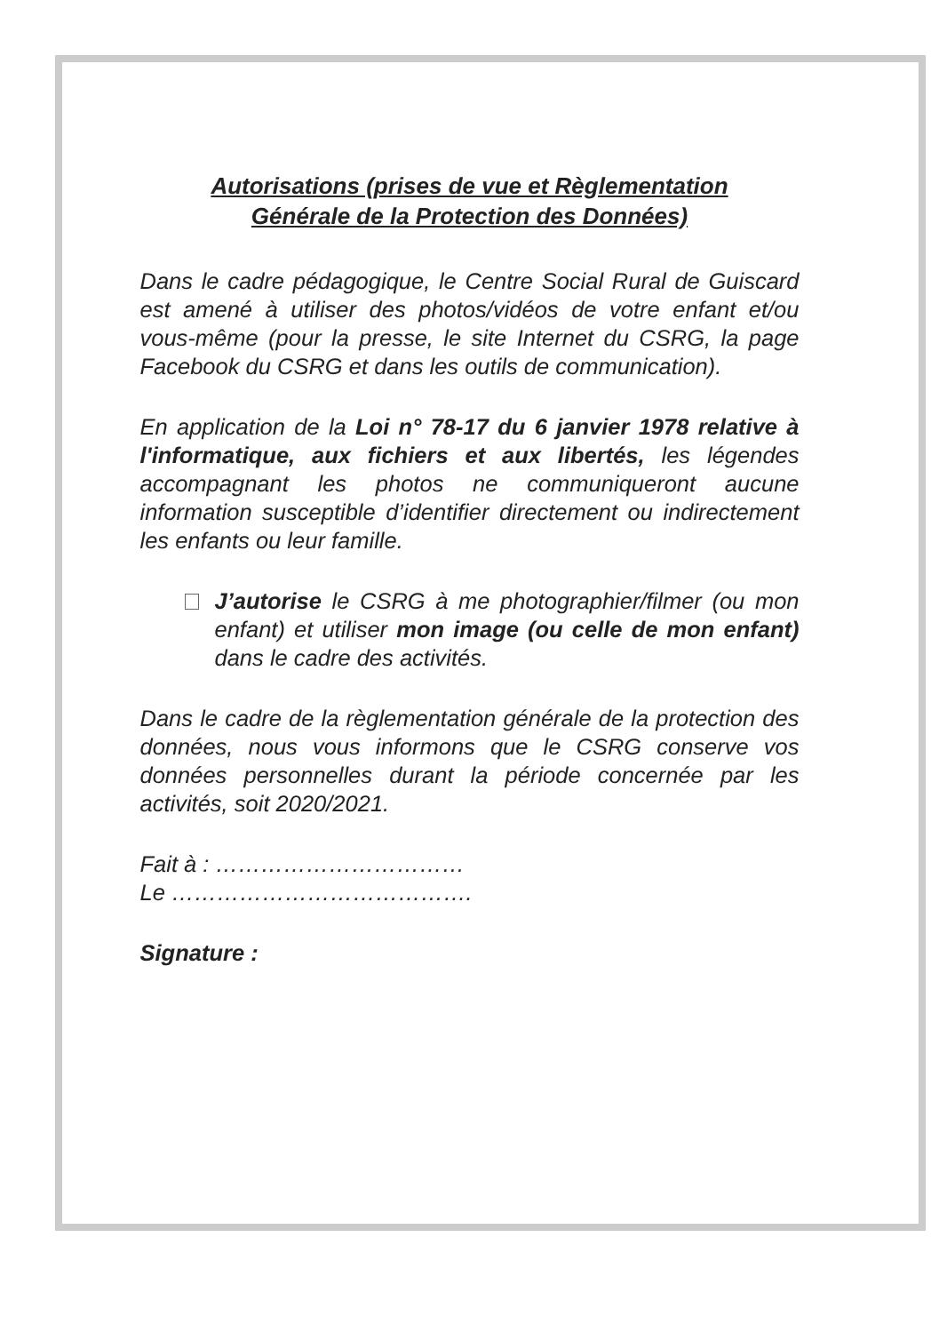Autorisations (prises de vue et Règlementation
Générale de la Protection des Données)
Dans le cadre pédagogique, le Centre Social Rural de Guiscard est amené à utiliser des photos/vidéos de votre enfant et/ou vous-même (pour la presse, le site Internet du CSRG, la page Facebook du CSRG et dans les outils de communication).
En application de la Loi n° 78-17 du 6 janvier 1978 relative à l'informatique, aux fichiers et aux libertés, les légendes accompagnant les photos ne communiqueront aucune information susceptible d’identifier directement ou indirectement les enfants ou leur famille.
J’autorise le CSRG à me photographier/filmer (ou mon enfant) et utiliser mon image (ou celle de mon enfant) dans le cadre des activités.
Dans le cadre de la règlementation générale de la protection des données, nous vous informons que le CSRG conserve vos données personnelles durant la période concernée par les activités, soit 2020/2021.
Fait à : ……………………………
Le ………………………………….
Signature :